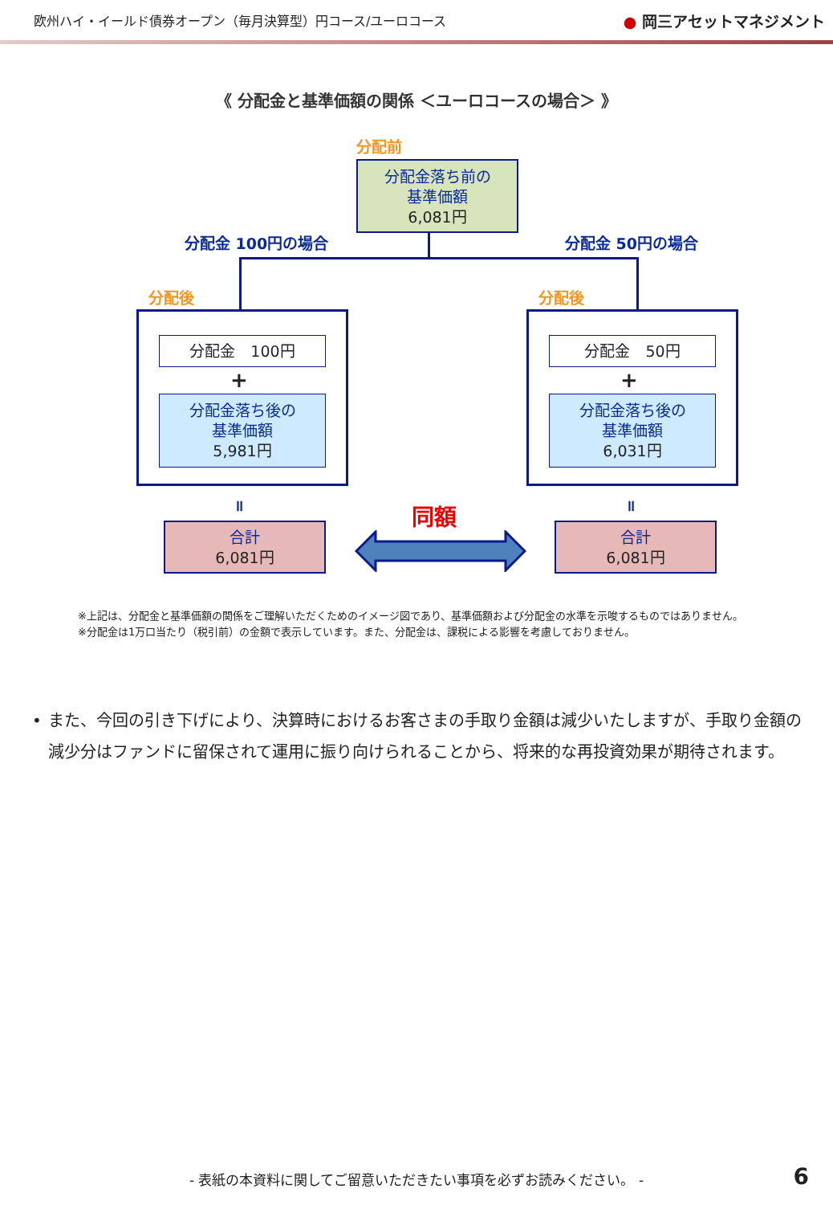欧州ハイ・イールド債券オープン（毎月決算型）円コース/ユーロコース
● 岡三アセットマネジメント
《 分配金と基準価額の関係 ＜ユーロコースの場合＞ 》
分配前
分配金落ち前の
基準価額
6,081円
分配金 100円の場合 分配金 50円の場合
分配後 分配後
分配金　100円 分配金　50円
+ +
分配金落ち後の
基準価額
5,981円
分配金落ち後の
基準価額
6,031円
॥ ॥
合計
6,081円
合計
6,081円
同額
※上記は、分配金と基準価額の関係をご理解いただくためのイメージ図であり、基準価額および分配金の水準を示唆するものではありません。
※分配金は1万口当たり（税引前）の金額で表示しています。また、分配金は、課税による影響を考慮しておりません。
• また、今回の引き下げにより、決算時におけるお客さまの手取り金額は減少いたしますが、手取り金額の減少分はファンドに留保されて運用に振り向けられることから、将来的な再投資効果が期待されます。
- 表紙の本資料に関してご留意いただきたい事項を必ずお読みください。 - 6